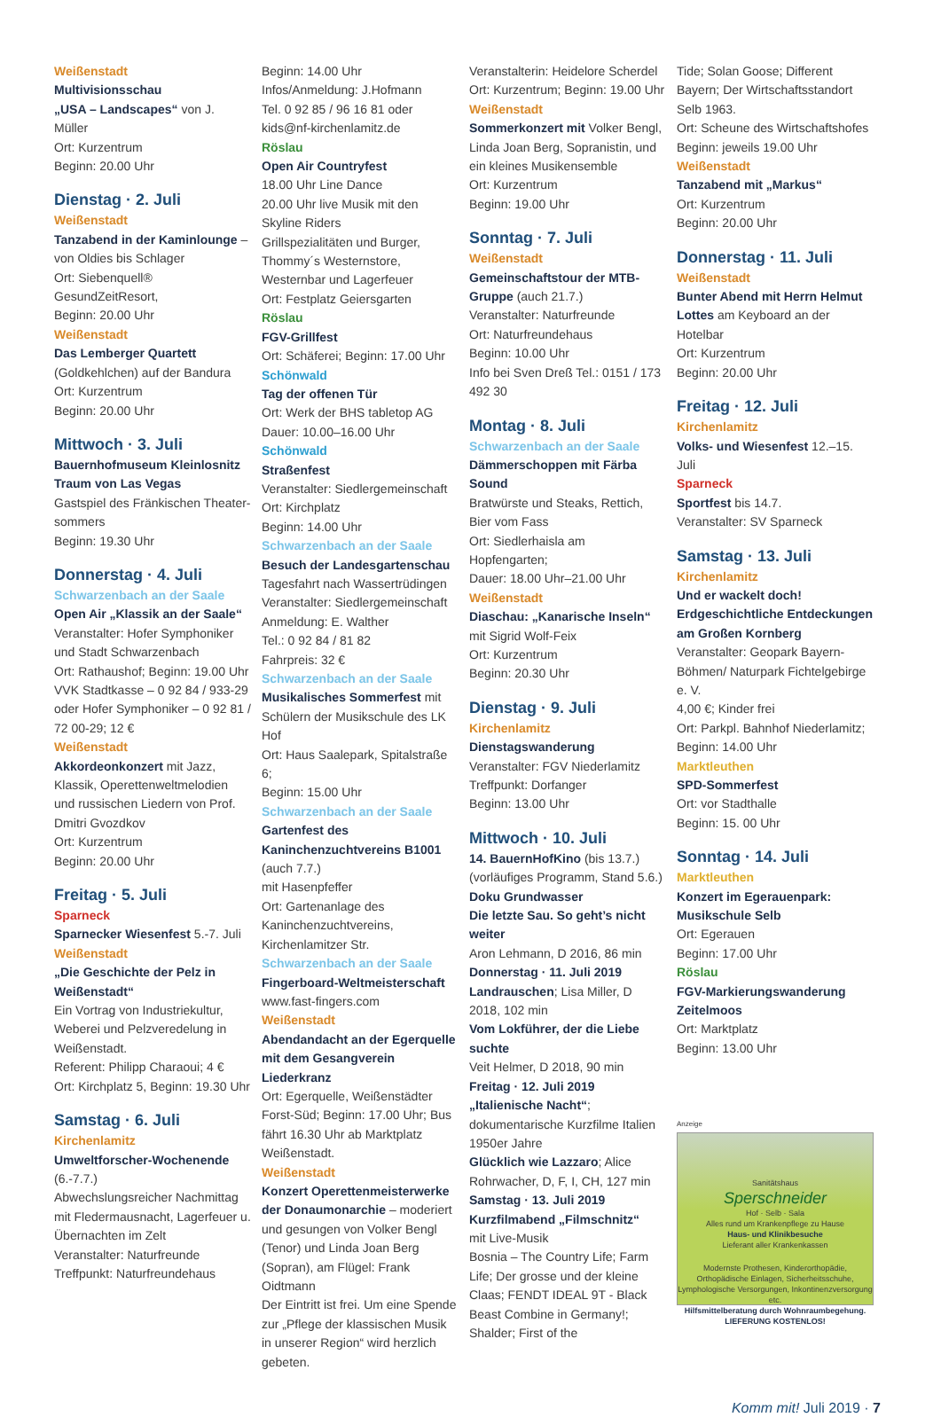Weißenstadt
Multivisionsschau
„USA – Landscapes“ von J. Müller
Ort: Kurzentrum
Beginn: 20.00 Uhr
Dienstag · 2. Juli
Weißenstadt
Tanzabend in der Kaminlounge – von Oldies bis Schlager
Ort: Siebenquell® GesundZeitResort,
Beginn: 20.00 Uhr
Weißenstadt
Das Lemberger Quartett (Goldkehlchen) auf der Bandura
Ort: Kurzentrum
Beginn: 20.00 Uhr
Mittwoch · 3. Juli
Bauernhofmuseum Kleinlosnitz
Traum von Las Vegas
Gastspiel des Fränkischen Theater-sommers
Beginn: 19.30 Uhr
Donnerstag · 4. Juli
Schwarzenbach an der Saale
Open Air „Klassik an der Saale“
Veranstalter: Hofer Symphoniker und Stadt Schwarzenbach
Ort: Rathaushof; Beginn: 19.00 Uhr
VVK Stadtkasse – 0 92 84 / 933-29 oder Hofer Symphoniker – 0 92 81 / 72 00-29; 12 €
Weißenstadt
Akkordeonkonzert mit Jazz, Klassik, Operettenweltmelodien und russischen Liedern von Prof. Dmitri Gvozdkov
Ort: Kurzentrum
Beginn: 20.00 Uhr
Freitag · 5. Juli
Sparneck
Sparnecker Wiesenfest 5.-7. Juli
Weißenstadt
„Die Geschichte der Pelz in Weißenstadt“
Ein Vortrag von Industriekultur, Weberei und Pelzveredelung in Weißenstadt.
Referent: Philipp Charaoui; 4 €
Ort: Kirchplatz 5, Beginn: 19.30 Uhr
Samstag · 6. Juli
Kirchenlamitz
Umweltforscher-Wochenende (6.-7.7.)
Abwechslungsreicher Nachmittag mit Fledermausnacht, Lagerfeuer u. Übernachten im Zelt
Veranstalter: Naturfreunde
Treffpunkt: Naturfreundehaus
Beginn: 14.00 Uhr
Infos/Anmeldung: J.Hofmann
Tel. 0 92 85 / 96 16 81 oder kids@nf-kirchenlamitz.de
Röslau
Open Air Countryfest
18.00 Uhr Line Dance
20.00 Uhr live Musik mit den Skyline Riders
Grillspezialitäten und Burger, Thommy´s Westernstore, Westernbar und Lagerfeuer
Ort: Festplatz Geiersgarten
Röslau
FGV-Grillfest
Ort: Schäferei; Beginn: 17.00 Uhr
Schönwald
Tag der offenen Tür
Ort: Werk der BHS tabletop AG
Dauer: 10.00–16.00 Uhr
Schönwald
Straßenfest
Veranstalter: Siedlergemeinschaft
Ort: Kirchplatz
Beginn: 14.00 Uhr
Schwarzenbach an der Saale
Besuch der Landesgartenschau
Tagesfahrt nach Wassertrüdingen
Veranstalter: Siedlergemeinschaft
Anmeldung: E. Walther
Tel.: 0 92 84 / 81 82
Fahrpreis: 32 €
Schwarzenbach an der Saale
Musikalisches Sommerfest mit Schülern der Musikschule des LK Hof
Ort: Haus Saalepark, Spitalstraße 6;
Beginn: 15.00 Uhr
Schwarzenbach an der Saale
Gartenfest des Kaninchenzuchtvereins B1001 (auch 7.7.)
mit Hasenpfeffer
Ort: Gartenanlage des Kaninchenzuchtvereins, Kirchenlamitzer Str.
Schwarzenbach an der Saale
Fingerboard-Weltmeisterschaft
www.fast-fingers.com
Weißenstadt
Abendandacht an der Egerquelle mit dem Gesangverein Liederkranz
Ort: Egerquelle, Weißenstädter Forst-Süd; Beginn: 17.00 Uhr; Bus fährt 16.30 Uhr ab Marktplatz Weißenstadt.
Weißenstadt
Konzert Operettenmeisterwerke der Donaumonarchie – moderiert und gesungen von Volker Bengl (Tenor) und Linda Joan Berg (Sopran), am Flügel: Frank Oidtmann
Der Eintritt ist frei. Um eine Spende zur „Pflege der klassischen Musik in unserer Region“ wird herzlich gebeten.
Veranstalterin: Heidelore Scherdel
Ort: Kurzentrum; Beginn: 19.00 Uhr
Weißenstadt
Sommerkonzert mit Volker Bengl, Linda Joan Berg, Sopranistin, und ein kleines Musikensemble
Ort: Kurzentrum
Beginn: 19.00 Uhr
Sonntag · 7. Juli
Weißenstadt
Gemeinschaftstour der MTB-Gruppe (auch 21.7.)
Veranstalter: Naturfreunde
Ort: Naturfreundehaus
Beginn: 10.00 Uhr
Info bei Sven Dreß Tel.: 0151 / 173 492 30
Montag · 8. Juli
Schwarzenbach an der Saale
Dämmerschoppen mit Färba Sound
Bratwürste und Steaks, Rettich, Bier vom Fass
Ort: Siedlerhaisla am Hopfengarten;
Dauer: 18.00 Uhr–21.00 Uhr
Weißenstadt
Diaschau: „Kanarische Inseln“
mit Sigrid Wolf-Feix
Ort: Kurzentrum
Beginn: 20.30 Uhr
Dienstag · 9. Juli
Kirchenlamitz
Dienstagswanderung
Veranstalter: FGV Niederlamitz
Treffpunkt: Dorfanger
Beginn: 13.00 Uhr
Mittwoch · 10. Juli
14. BauernHofKino (bis 13.7.)
(vorläufiges Programm, Stand 5.6.)
Doku Grundwasser
Die letzte Sau. So geht’s nicht weiter
Aron Lehmann, D 2016, 86 min
Donnerstag · 11. Juli 2019
Landrauschen; Lisa Miller, D 2018, 102 min
Vom Lokführer, der die Liebe suchte
Veit Helmer, D 2018, 90 min
Freitag · 12. Juli 2019
„Italienische Nacht“; dokumentarische Kurzfilme Italien 1950er Jahre
Glücklich wie Lazzaro; Alice Rohrwacher, D, F, I, CH, 127 min
Samstag · 13. Juli 2019
Kurzfilmabend „Filmschnitz“
mit Live-Musik
Bosnia – The Country Life; Farm Life; Der grosse und der kleine Claas; FENDT IDEAL 9T - Black Beast Combine in Germany!; Shalder; First of the
Tide; Solan Goose; Different Bayern; Der Wirtschaftsstandort Selb 1963.
Ort: Scheune des Wirtschaftshofes
Beginn: jeweils 19.00 Uhr
Weißenstadt
Tanzabend mit „Markus“
Ort: Kurzentrum
Beginn: 20.00 Uhr
Donnerstag · 11. Juli
Weißenstadt
Bunter Abend mit Herrn Helmut Lottes am Keyboard an der Hotelbar
Ort: Kurzentrum
Beginn: 20.00 Uhr
Freitag · 12. Juli
Kirchenlamitz
Volks- und Wiesenfest 12.–15. Juli
Sparneck
Sportfest bis 14.7.
Veranstalter: SV Sparneck
Samstag · 13. Juli
Kirchenlamitz
Und er wackelt doch! Erdgeschichtliche Entdeckungen am Großen Kornberg
Veranstalter: Geopark Bayern- Böhmen/ Naturpark Fichtelgebirge e. V.
4,00 €; Kinder frei
Ort: Parkpl. Bahnhof Niederlamitz;
Beginn: 14.00 Uhr
Marktleuthen
SPD-Sommerfest
Ort: vor Stadthalle
Beginn: 15. 00 Uhr
Sonntag · 14. Juli
Marktleuthen
Konzert im Egerauenpark: Musikschule Selb
Ort: Egerauen
Beginn: 17.00 Uhr
Röslau
FGV-Markierungswanderung Zeitelmoos
Ort: Marktplatz
Beginn: 13.00 Uhr
Anzeige
Sanitätshaus
Sperschneider
Hof · Selb · Sala
Alles rund um Krankenpflege zu Hause
Haus- und Klinikbesuche
Lieferant aller Krankenkassen
Modernste Prothesen, Kinderorthopädie, Orthopädische Einlagen, Sicherheitsschuhe, Lymphologische Versorgungen, Inkontinenzversorgung etc.
Hilfsmittelberatung durch Wohnraumbegehung. LIEFERUNG KOSTENLOS!
Komm mit! Juli 2019 · 7